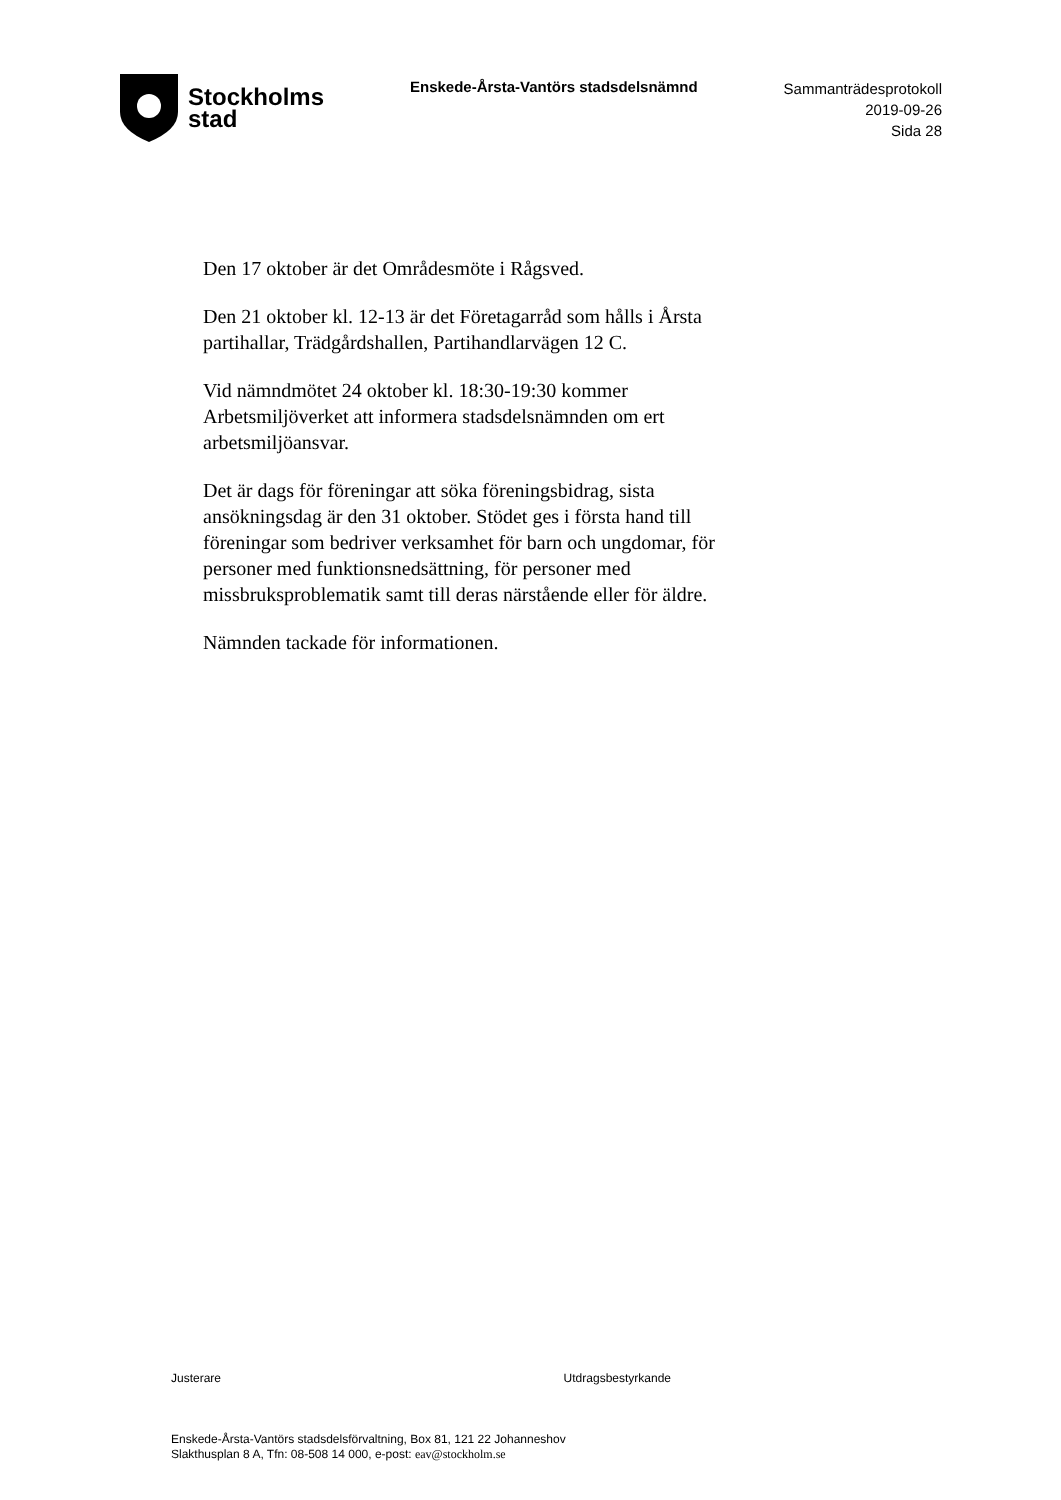Stockholms
stad
Enskede-Årsta-Vantörs stadsdelsnämnd
Sammanträdesprotokoll
2019-09-26
Sida 28
Den 17 oktober är det Områdesmöte i Rågsved.
Den 21 oktober kl. 12-13 är det Företagarråd som hålls i Årsta partihallar, Trädgårdshallen, Partihandlarvägen 12 C.
Vid nämndmötet 24 oktober kl. 18:30-19:30 kommer Arbetsmiljöverket att informera stadsdelsnämnden om ert arbetsmiljöansvar.
Det är dags för föreningar att söka föreningsbidrag, sista ansökningsdag är den 31 oktober. Stödet ges i första hand till föreningar som bedriver verksamhet för barn och ungdomar, för personer med funktionsnedsättning, för personer med missbruksproblematik samt till deras närstående eller för äldre.
Nämnden tackade för informationen.
Justerare Utdragsbestyrkande
Enskede-Årsta-Vantörs stadsdelsförvaltning, Box 81, 121 22 Johanneshov
Slakthusplan 8 A, Tfn: 08-508 14 000, e-post: eav@stockholm.se